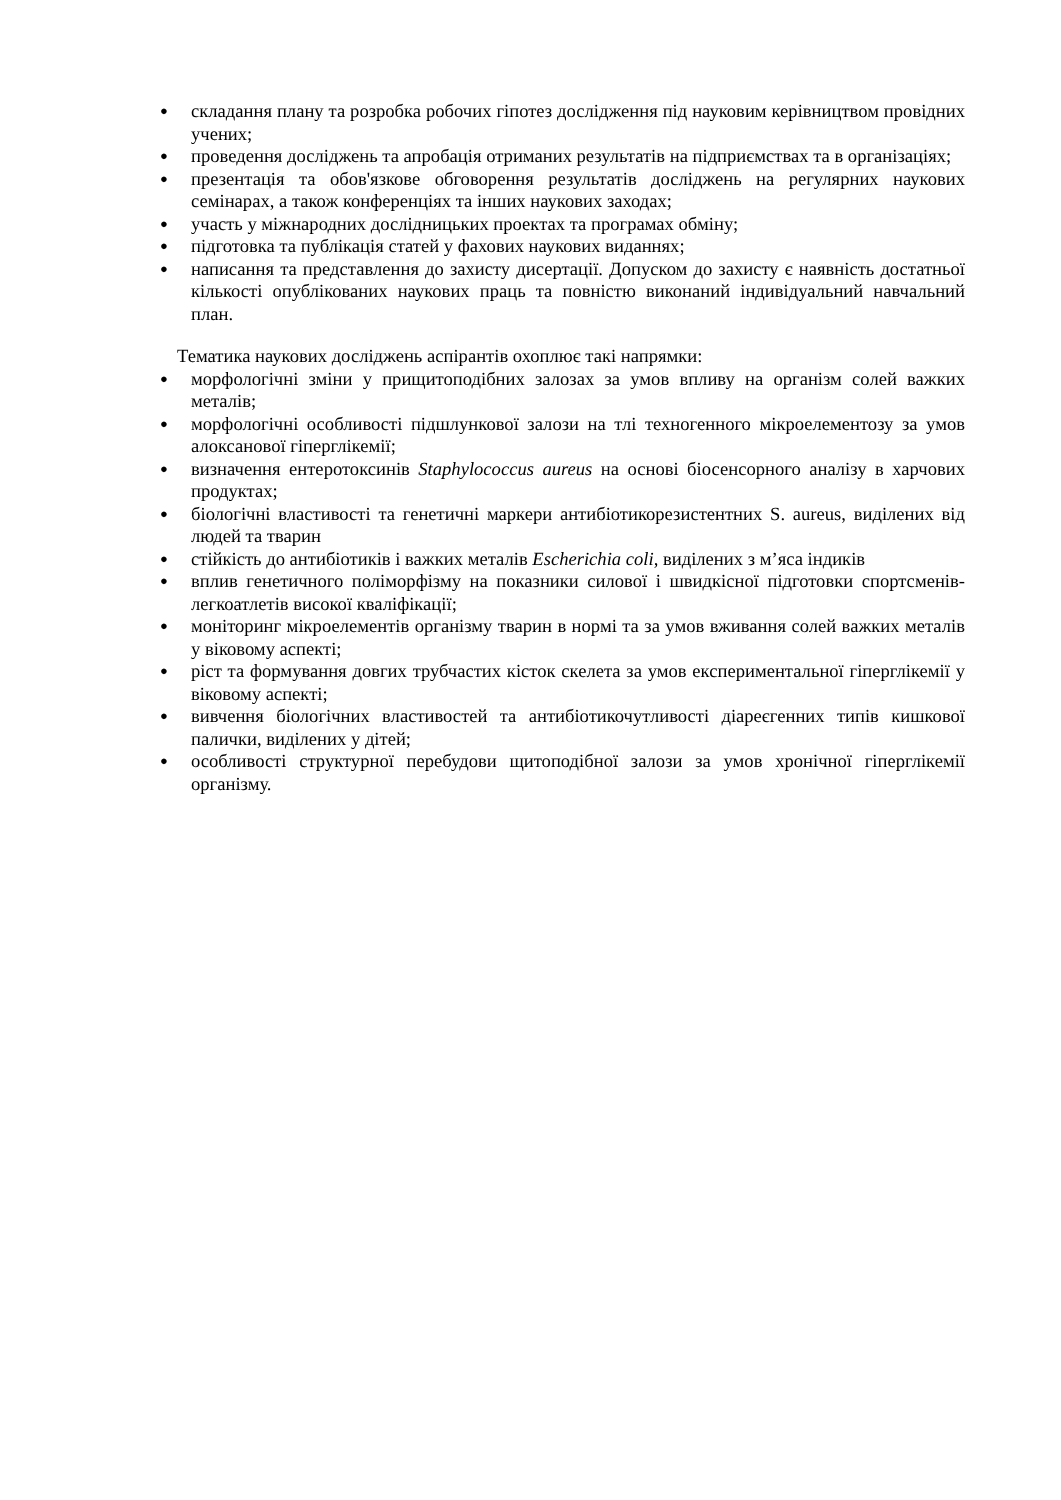● складання плану та розробка робочих гіпотез дослідження під науковим керівництвом провідних учених;
● проведення досліджень та апробація отриманих результатів на підприємствах та в організаціях;
● презентація та обов'язкове обговорення результатів досліджень на регулярних наукових семінарах, а також конференціях та інших наукових заходах;
● участь у міжнародних дослідницьких проектах та програмах обміну;
● підготовка та публікація статей у фахових наукових виданнях;
● написання та представлення до захисту дисертації. Допуском до захисту є наявність достатньої кількості опублікованих наукових праць та повністю виконаний індивідуальний навчальний план.
Тематика наукових досліджень аспірантів охоплює такі напрямки:
● морфологічні зміни у прищитоподібних залозах за умов впливу на організм солей важких металів;
● морфологічні особливості підшлункової залози на тлі техногенного мікроелементозу за умов алоксанової гіперглікемії;
● визначення ентеротоксинів Staphylococcus aureus на основі біосенсорного аналізу в харчових продуктах;
● біологічні властивості та генетичні маркери антибіотикорезистентних S. aureus, виділених від людей та тварин
● стійкість до антибіотиків і важких металів Escherichia coli, виділених з м’яса індиків
● вплив генетичного поліморфізму на показники силової і швидкісної підготовки спортсменів-легкоатлетів високої кваліфікації;
● моніторинг мікроелементів організму тварин в нормі та за умов вживання солей важких металів у віковому аспекті;
● ріст та формування довгих трубчастих кісток скелета за умов експериментальної гіперглікемії у віковому аспекті;
● вивчення біологічних властивостей та антибіотикочутливості діареєгенних типів кишкової палички, виділених у дітей;
● особливості структурної перебудови щитоподібної залози за умов хронічної гіперглікемії організму.